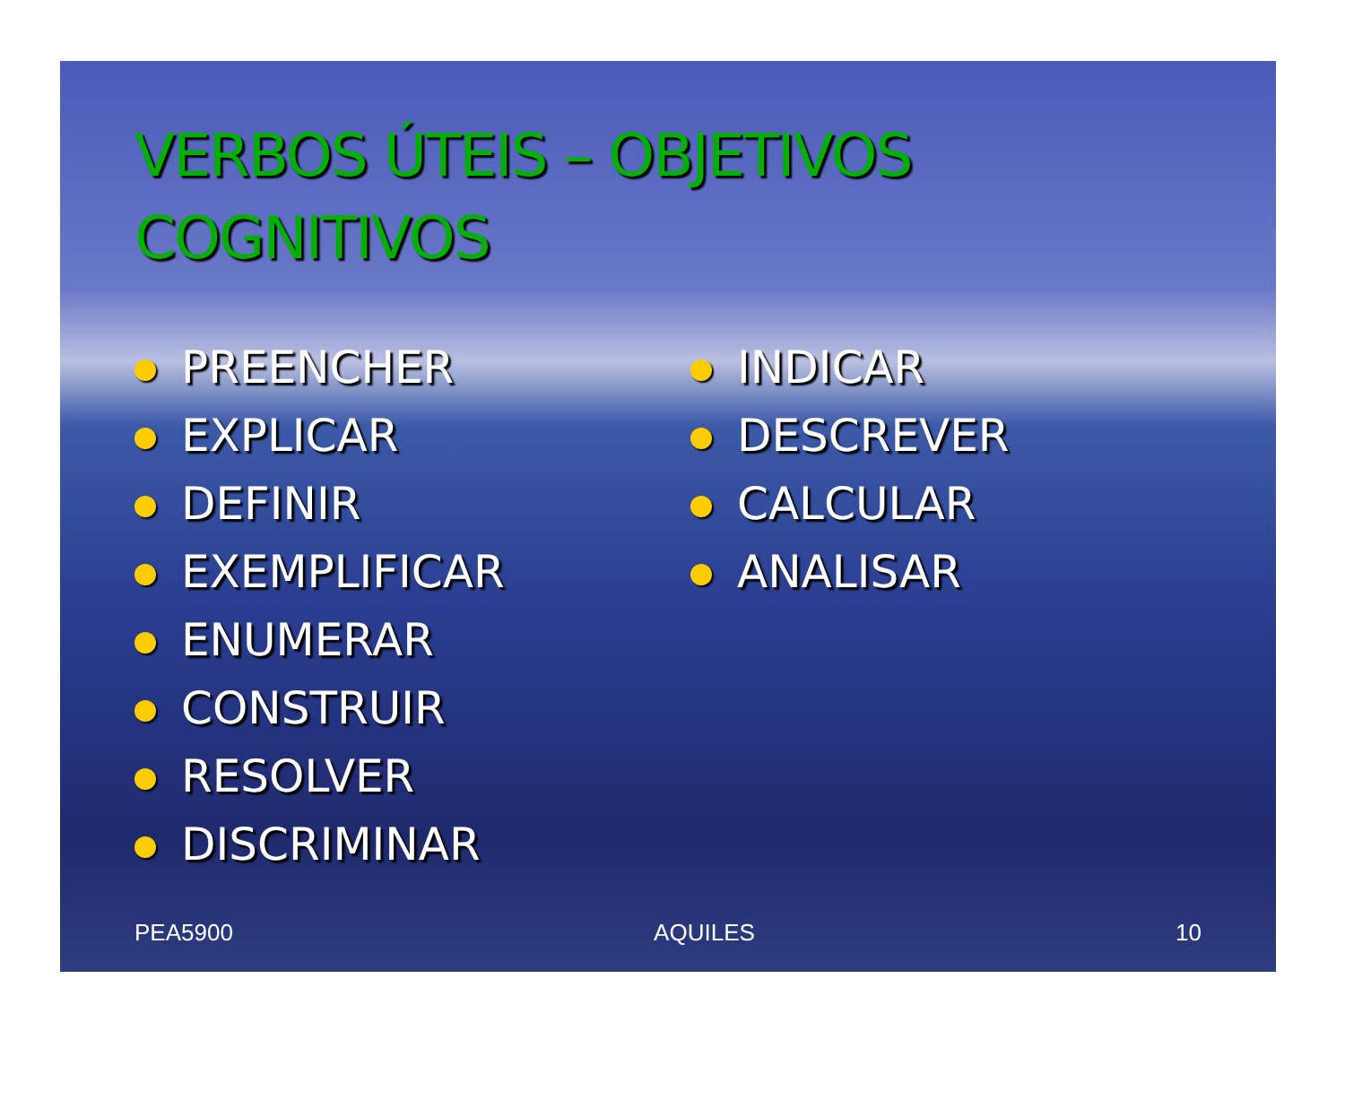VERBOS ÚTEIS – OBJETIVOS COGNITIVOS
PREENCHER
EXPLICAR
DEFINIR
EXEMPLIFICAR
ENUMERAR
CONSTRUIR
RESOLVER
DISCRIMINAR
INDICAR
DESCREVER
CALCULAR
ANALISAR
PEA5900 AQUILES 10